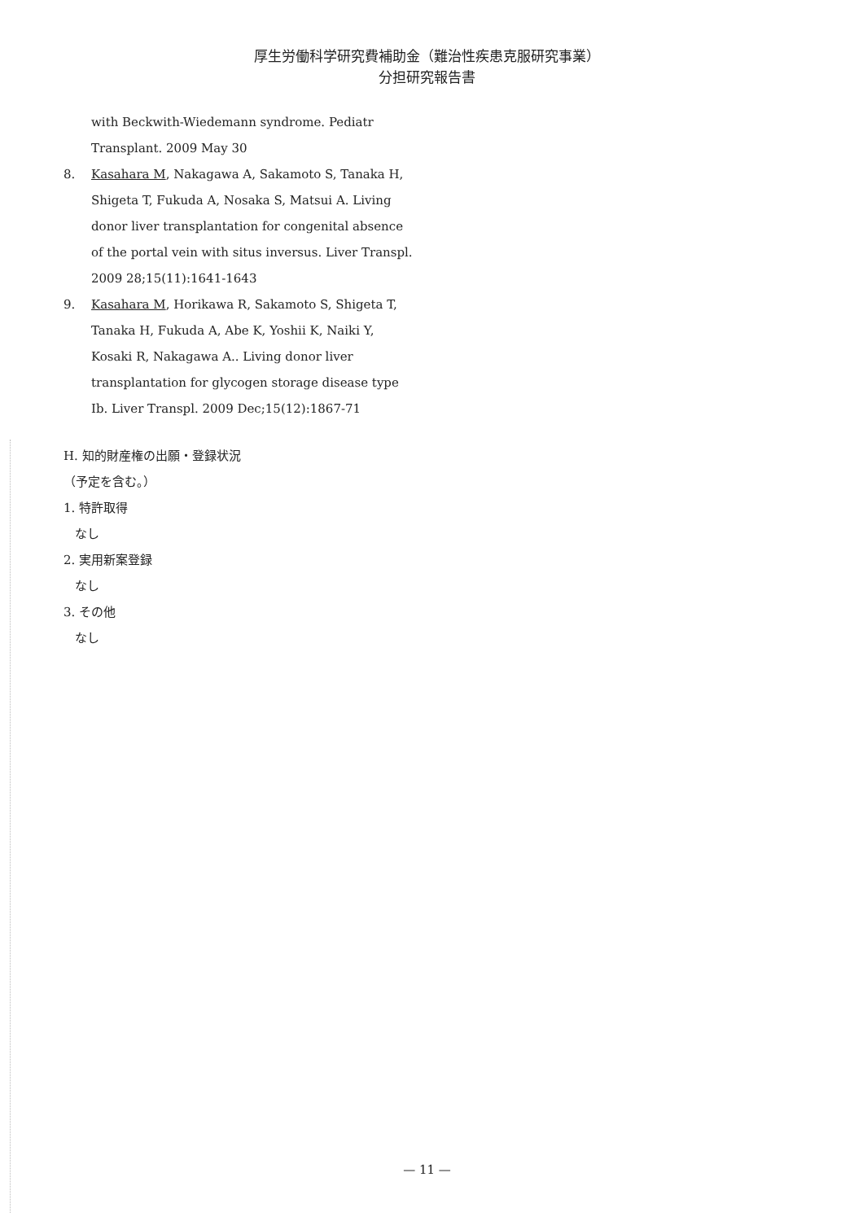厚生労働科学研究費補助金（難治性疾患克服研究事業）
分担研究報告書
with Beckwith-Wiedemann syndrome. Pediatr Transplant. 2009 May 30
8. Kasahara M, Nakagawa A, Sakamoto S, Tanaka H, Shigeta T, Fukuda A, Nosaka S, Matsui A. Living donor liver transplantation for congenital absence of the portal vein with situs inversus. Liver Transpl. 2009 28;15(11):1641-1643
9. Kasahara M, Horikawa R, Sakamoto S, Shigeta T, Tanaka H, Fukuda A, Abe K, Yoshii K, Naiki Y, Kosaki R, Nakagawa A.. Living donor liver transplantation for glycogen storage disease type Ib. Liver Transpl. 2009 Dec;15(12):1867-71
H. 知的財産権の出願・登録状況
（予定を含む。）
1. 特許取得
なし
2. 実用新案登録
なし
3. その他
なし
— 11 —